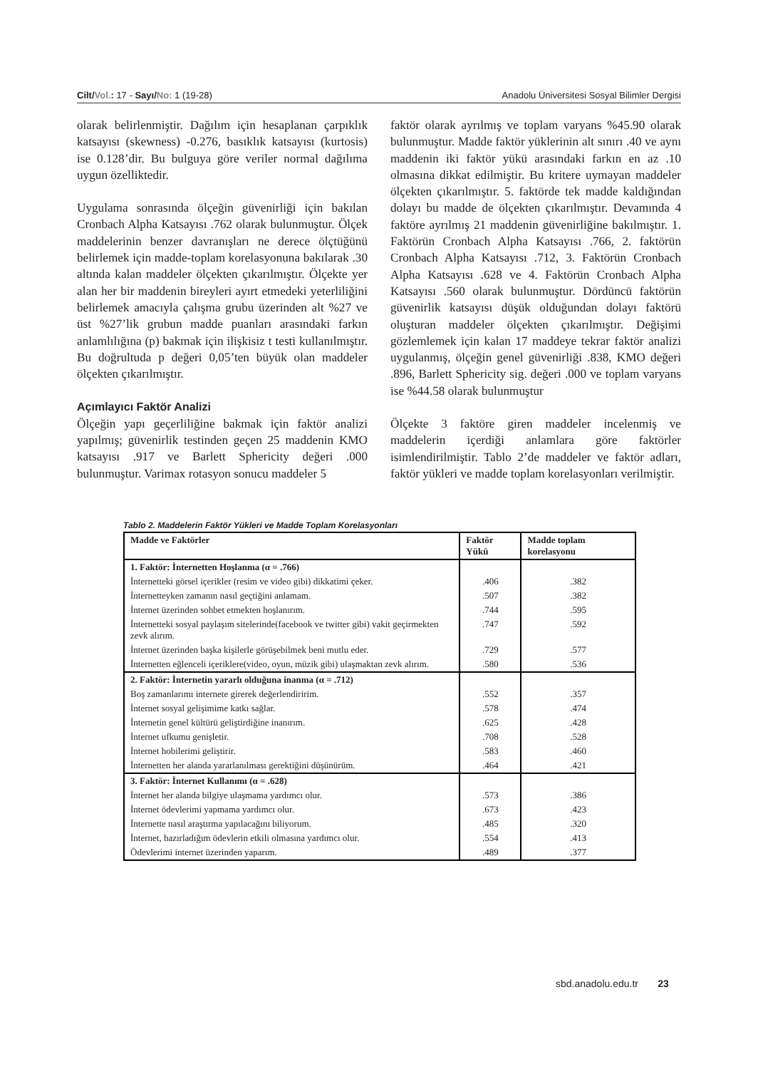Cilt/Vol.: 17 - Sayı/No: 1 (19-28) Anadolu Üniversitesi Sosyal Bilimler Dergisi
olarak belirlenmiştir. Dağılım için hesaplanan çarpıklık katsayısı (skewness) -0.276, basıklık katsayısı (kurtosis) ise 0.128’dir. Bu bulguya göre veriler normal dağılıma uygun özelliktedir.
Uygulama sonrasında ölçeğin güvenirliği için bakılan Cronbach Alpha Katsayısı .762 olarak bulunmuştur. Ölçek maddelerinin benzer davranışları ne derece ölçtüğünü belirlemek için madde-toplam korelasyonuna bakılarak .30 altında kalan maddeler ölçekten çıkarılmıştır. Ölçekte yer alan her bir maddenin bireyleri ayırt etmedeki yeterliliğini belirlemek amacıyla çalışma grubu üzerinden alt %27 ve üst %27’lik grubun madde puanları arasındaki farkın anlamlılığına (p) bakmak için ilişkisiz t testi kullanılmıştır. Bu doğrultuda p değeri 0,05’ten büyük olan maddeler ölçekten çıkarılmıştır.
Açımlayıcı Faktör Analizi
Ölçeğin yapı geçerliliğine bakmak için faktör analizi yapılmış; güvenirlik testinden geçen 25 maddenin KMO katsayısı .917 ve Barlett Sphericity değeri .000 bulunmuştur. Varimax rotasyon sonucu maddeler 5
faktör olarak ayrılmış ve toplam varyans %45.90 olarak bulunmuştur. Madde faktör yüklerinin alt sınırı .40 ve aynı maddenin iki faktör yükü arasındaki farkın en az .10 olmasına dikkat edilmiştir. Bu kritere uymayan maddeler ölçekten çıkarılmıştır. 5. faktörde tek madde kaldığından dolayı bu madde de ölçekten çıkarılmıştır. Devamında 4 faktöre ayrılmış 21 maddenin güvenirliğine bakılmıştır. 1. Faktörün Cronbach Alpha Katsayısı .766, 2. faktörün Cronbach Alpha Katsayısı .712, 3. Faktörün Cronbach Alpha Katsayısı .628 ve 4. Faktörün Cronbach Alpha Katsayısı .560 olarak bulunmuştur. Dördüncü faktörün güvenirlik katsayısı düşük olduğundan dolayı faktörü oluşturan maddeler ölçekten çıkarılmıştır. Değişimi gözlemlemek için kalan 17 maddeye tekrar faktör analizi uygulanmış, ölçeğin genel güvenirliği .838, KMO değeri .896, Barlett Sphericity sig. değeri .000 ve toplam varyans ise %44.58 olarak bulunmuştur
Ölçekte 3 faktöre giren maddeler incelenmiş ve maddelerin içerdiği anlamlara göre faktörler isimlendirilmiştir. Tablo 2’de maddeler ve faktör adları, faktör yükleri ve madde toplam korelasyonları verilmiştir.
Tablo 2. Maddelerin Faktör Yükleri ve Madde Toplam Korelasyonları
| Madde ve Faktörler | Faktör Yükü | Madde toplam korelasyonu |
| --- | --- | --- |
| 1. Faktör: İnternetten Hoşlanma (α = .766) | | |
| İnternetteki görsel içerikler (resim ve video gibi) dikkatimi çeker. | .406 | .382 |
| İnternetteyken zamanın nasıl geçtiğini anlamam. | .507 | .382 |
| İnternet üzerinden sohbet etmekten hoşlanırım. | .744 | .595 |
| İnternetteki sosyal paylaşım sitelerinde(facebook ve twitter gibi) vakit geçirmekten zevk alırım. | .747 | .592 |
| İnternet üzerinden başka kişilerle görüşebilmek beni mutlu eder. | .729 | .577 |
| İnternetten eğlenceli içeriklere(video, oyun, müzik gibi) ulaşmaktan zevk alırım. | .580 | .536 |
| 2. Faktör: İnternetin yararlı olduğuna inanma (α = .712) | | |
| Boş zamanlarımı internete girerek değerlendiririm. | .552 | .357 |
| İnternet sosyal gelişimime katkı sağlar. | .578 | .474 |
| İnternetin genel kültürü geliştirdiğine inanırım. | .625 | .428 |
| İnternet ufkumu genişletir. | .708 | .528 |
| İnternet hobilerimi geliştirir. | .583 | .460 |
| İnternetten her alanda yararlanılması gerektiğini düşünürüm. | .464 | .421 |
| 3. Faktör: İnternet Kullanımı (α = .628) | | |
| İnternet her alanda bilgiye ulaşmama yardımcı olur. | .573 | .386 |
| İnternet ödevlerimi yapmama yardımcı olur. | .673 | .423 |
| İnternette nasıl araştırma yapılacağını biliyorum. | .485 | .320 |
| İnternet, hazırladığım ödevlerin etkili olmasına yardımcı olur. | .554 | .413 |
| Ödevlerimi internet üzerinden yaparım. | .489 | .377 |
sbd.anadolu.edu.tr 23